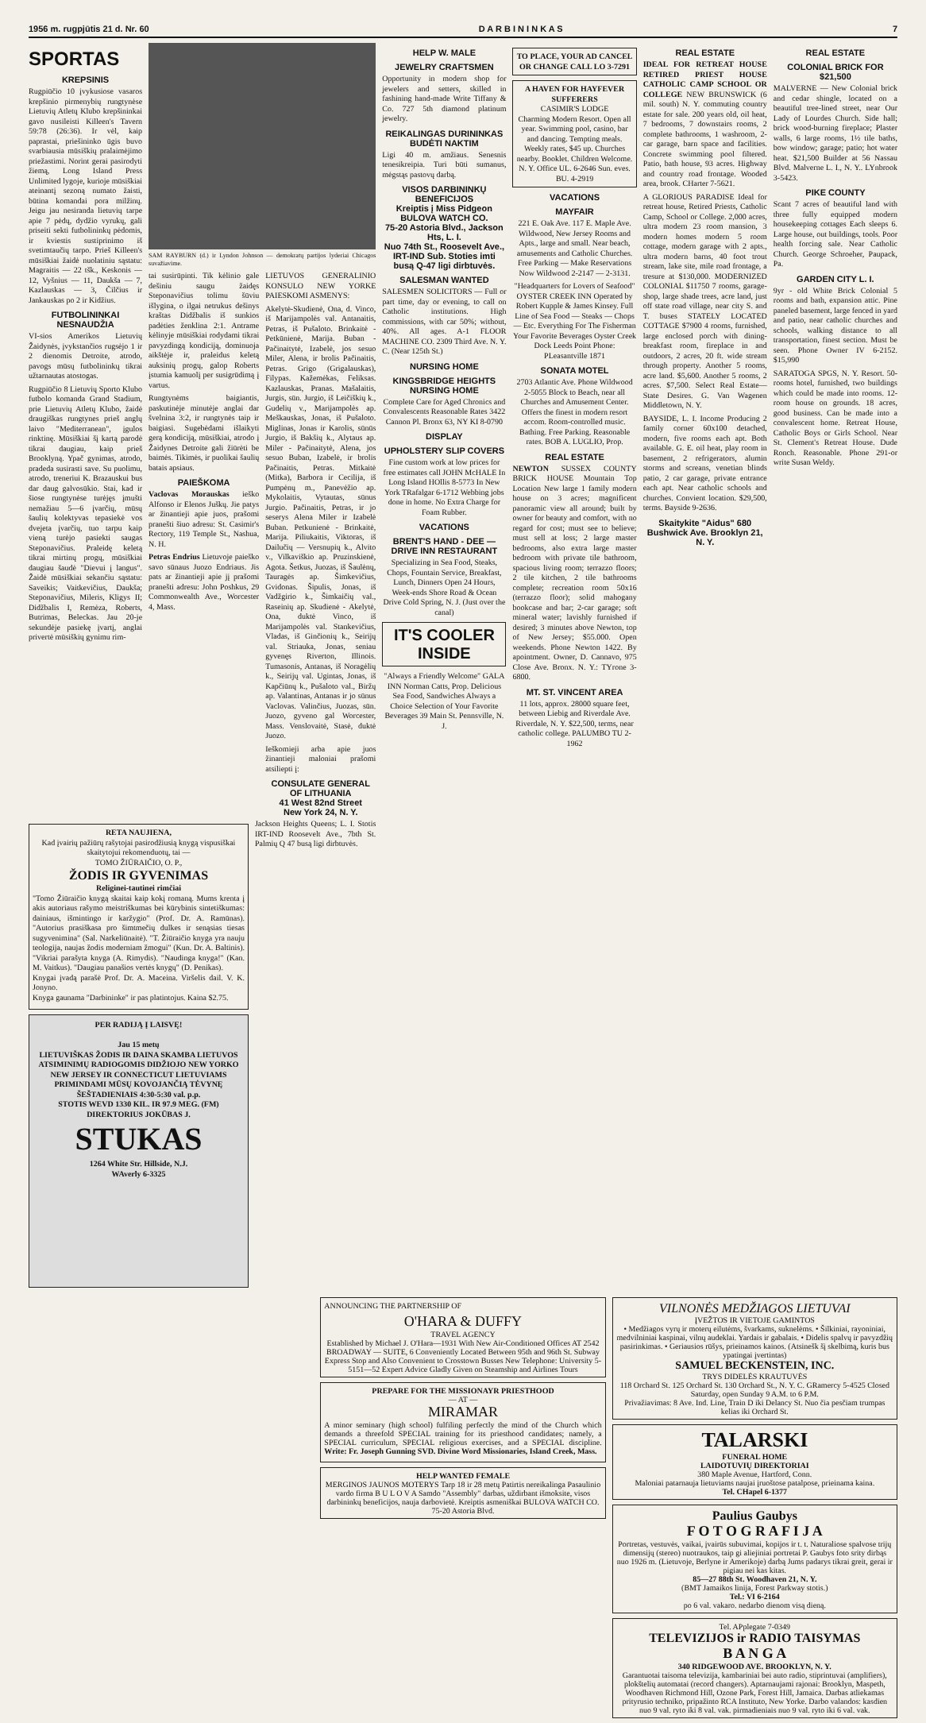1956 m. rugpjūtis 21 d. Nr. 60 D A R B I N I N K A S 7
SPORTAS
KREPSINIS
Rugpiūčio 10 įvykusiose vasaros krepšinio pirmenybių rungtynėse Lietuvių Atletų Klubo krepšininkai gavo nusileisti Killeen's Tavern 59:78 (26:36). Ir vėl, kaip paprastai, priešininko ūgis buvo svarbiausia mūsiškių pralaimėjimo priežastimi. Norint gerai pasirodyti žiemą, Long Island Press Unlimited lygoje, kurioje mūsiškiai ateinantį sezoną numato žaisti, būtina komandai pora milžinų. Jeigu jau nesiranda lietuvių tarpe apie 7 pėdų, dydžio vyrukų, gali priseiti sekti futbolininkų pėdomis, ir kviestis sustiprinimo iš svetimtaučių tarpo. Prieš Killeen's mūsiškiai žaidė nuolatiniu sąstatu: Magraitis — 22 tšk., Keskonis — 12, Vyšnius — 11, Daukša — 7, Kazlauskas — 3, Čilčius ir Jankauskas po 2 ir Kidžius.
FUTBOLININKAI NESNAUDŽIA
VI-sios Amerikos Lietuvių Žaidynės, įvykstančios rugsėjo 1 ir 2 dienomis Detroite, atrodo, pavogs mūsų futbolininkų tikrai užtarnautas atostogas.
Rugpiūčio 8 Lietuvių Sporto Klubo futbolo komanda Grand Stadium, prie Lietuvių Atletų Klubo, žaidė draugiškas rungtynes prieš anglų laivo "Mediterranean", įgulos rinktinę. Mūsiškiai šį kartą parodė tikrai daugiau, kaip prieš Brooklyną. Ypač gynimas, atrodo, pradeda susirasti save. Su puolimu, atrodo, treneriui K. Brazauskui bus dar daug galvosūkio. Stai, kad ir šiose rungtynėse turėjęs įmušti nemažiau 5—6 įvarčių, mūsų šaulių kolektyvas tepasiekė vos dvejeta įvarčių, tuo tarpu kaip vieną turėjo pasiekti saugas Steponavičius. Praleidę keletą tikrai mirtinų progų, mūsiškiai daugiau šaudė "Dievui į langus". Žaidė mūsiškiai sekančiu sąstatu: Saveikis; Vaitkevičius, Daukša; Steponavičius, Mileris, Kligys II; Didžbalis I, Remėza, Roberts, Butrimas, Beleckas. Jau 20-je sekundėje pasiekę įvartį, anglai privertė mūsiškių gynimu rim-
SAM RAYBURN (d.) ir Lyndon Johnson — demokratų partijos lyderiai Chicagos suvažiavime.
tai susirūpinti. Tik kėlinio gale dešiniu saugu žaidęs Steponavičius tolimu šūviu išlygina, o ilgai netrukus dešinys kraštas Didžbalis iš sunkios padėties ženklina 2:1. Antrame kėlinyje mūsiškiai rodydami tikrai pavyzdingą kondiciją, dominuoja aikštėje ir, praleidus keletą auksinių progų, galop Roberts įstumia kamuolį per susigrūdimą į vartus.
Rungtynėms baigiantis, paskutinėje minutėje anglai dar švelnina 3:2, ir rungtynės taip ir baigiasi. Sugebėdami išlaikyti gerą kondiciją, mūsiškiai, atrodo į Žaidynes Detroite gali žiūrėti be baimės. Tikimės, ir puolikai šaulių batais apsiaus.
PAIEŠKOMA
Vaclovas Morauskas ieško Alfonso ir Elenos Juškų. Jie patys ar žinantieji apie juos, prašomi pranešti šiuo adresu: St. Casimir's Rectory, 119 Temple St., Nashua, N. H.
Petras Endrius Lietuvoje paieško savo sūnaus Juozo Endriaus. Jis pats ar žinantieji apie jį prašomi pranešti adresu: John Poshkus, 29 Commonwealth Ave., Worcester 4, Mass.
LIETUVOS GENERALINIO KONSULO NEW YORKE PAIESKOMI ASMENYS:
Akelytė-Skudienė, Ona, d. Vinco, iš Marijampolės val. Antanaitis, Petras, iš Pušaloto. Brinkaitė - Petkūnienė, Marija. Buban - Pačinaitytė, Izabelė, jos sesuo Miler, Alena, ir brolis Pačinaitis, Petras. Grigo (Grigalauskas), Filypas. Kažemėkas, Feliksas. Kazlauskas, Pranas. Mašalaitis, Jurgis, sūn. Jurgio, iš Leičiškių k., Gudelių v., Marijampolės ap. Meškauskas, Jonas, iš Pušaloto. Miglinas, Jonas ir Karolis, sūnūs Jurgio, iš Bakšių k., Alytaus ap. Miler - Pačinaitytė, Alena, jos sesuo Buban, Izabelė, ir brolis Pačinaitis, Petras. Mitkaitė (Mitka), Barbora ir Cecilija, iš Pumpėnų m., Panevėžio ap. Mykolaitis, Vytautas, sūnus Jurgio. Pačinaitis, Petras, ir jo seserys Alena Miler ir Izabelė Buban. Petkunienė - Brinkaitė, Marija. Piliukaitis, Viktoras, iš Dailučių — Versnupių k., Alvito v., Vilkaviškio ap. Pruzinskienė, Agota. Šetkus, Juozas, iš Šaulėnų, Tauragės ap. Šimkevičius, Gvidonas. Šipulis, Jonas, iš Vadžgirio k., Šimkaičių val., Raseinių ap. Skudienė - Akelytė, Ona, duktė Vinco, iš Marijampolės val. Stankevičius, Vladas, iš Ginčionių k., Seirijų val. Striauka, Jonas, seniau gyvenęs Riverton, Illinois. Tumasonis, Antanas, iš Noragėlių k., Seirijų val. Ugintas, Jonas, iš Kapčiūnų k., Pušaloto val., Biržų ap. Valantinas, Antanas ir jo sūnus Vaclovas. Valinčius, Juozas, sūn. Juozo, gyveno gal Worcester, Mass. Venslovaitė, Stasė, duktė Juozo.
Ieškomieji arba apie juos žinantieji maloniai prašomi atsiliepti į:
CONSULATE GENERAL OF LITHUANIA
41 West 82nd Street
New York 24, N. Y.
RETA NAUJIENA,
Kad įvairių pažiūrų rašytojai pasirodžiusią knygą vispusiškai skaitytojui rekomenduotų, tai —
TOMO ŽIŪRAIČIO, O. P.,
ŽODIS IR GYVENIMAS
Religinei-tautinei rimčiai
"Tomo Žiūraičio knygą skaitai kaip kokį romaną. Mums krenta į akis autoriaus rašymo meistriškumas bei kūrybinis sintetiškumas: dainiaus, išmintingo ir karžygio" (Prof. Dr. A. Ramūnas). "Autorius prasiškasa pro šimtmečių dulkes ir senąsias tiesas sugyvenimina" (Sal. Narkeliūnaitė). "T. Žiūraičio knyga yra nauju teologija, naujas žodis moderniam žmogui" (Kun. Dr. A. Baltinis). "Vikriai parašyta knyga (A. Rimydis). "Naudinga knyga!" (Kan. M. Vaitkus). "Daugiau panašios vertės knygų" (D. Penikas).
Knygai įvadą parašė Prof. Dr. A. Maceina. Viršelis dail. V. K. Jonyno.
Knyga gaunama "Darbininke" ir pas platintojus. Kaina $2.75.
PER RADIJĄ Į LAISVĘ!
Jau 15 metų
LIETUVIŠKAS ŽODIS IR DAINA SKAMBA LIETUVOS ATSIMINIMŲ RADIOGOMIS DIDŽIOJO NEW YORKO NEW JERSEY IR CONNECTICUT LIETUVIAMS PRIMINDAMI MŪSŲ KOVOJANČIĄ TĖVYNĘ
ŠEŠTADIENIAIS 4:30-5:30 val. p.p.
STOTIS WEVD 1330 KIL. IR 97.9 MEG. (FM)
DIREKTORIUS JOKŪBAS J.
STUKAS
1264 White Str. Hillside, N.J.
WAverly 6-3325
Jackson Heights Queens; L. I. Stotis IRT-IND Roosevelt Ave., 7bth St. Palmių Q 47 busą ligi dirbtuvės.
HELP W. MALE
JEWELRY CRAFTSMEN
Opportunity in modern shop for jewelers and setters, skilled in fashining hand-made Write Tiffany & Co. 727 5th diamond platinum jewelry.
REIKALINGAS DURININKAS BUDĖTI NAKTIM
Ligi 40 m. amžiaus. Senesnis tenesikreipia. Turi būti sumanus, mėgstąs pastovų darbą.
VISOS DARBININKŲ BENEFICIJOS
Kreiptis į Miss Pidgeon
BULOVA WATCH CO.
75-20 Astoria Blvd., Jackson Hts, L. I.
Nuo 74th St., Roosevelt Ave., IRT-IND Sub. Stoties imti busą Q-47 ligi dirbtuvės.
SALESMAN WANTED
SALESMEN SOLICITORS — Full or part time, day or evening, to call on Catholic institutions. High commissions, with car 50%; without, 40%. All ages. A-1 FLOOR MACHINE CO. 2309 Third Ave. N. Y. C. (Near 125th St.)
NURSING HOME
KINGSBRIDGE HEIGHTS NURSING HOME
Complete Care for Aged Chronics and Convalescents Reasonable Rates 3422 Cannon Pl. Bronx 63, NY KI 8-0790
DISPLAY
UPHOLSTERY SLIP COVERS
Fine custom work at low prices for free estimates call JOHN McHALE In Long Island HOllis 8-5773 In New York TRafalgar 6-1712 Webbing jobs done in home. No Extra Charge for Foam Rubber.
VACATIONS
BRENT'S HAND - DEE — DRIVE INN RESTAURANT
Specializing in Sea Food, Steaks, Chops, Fountain Service, Breakfast, Lunch, Dinners Open 24 Hours, Week-ends Shore Road & Ocean Drive Cold Spring, N. J. (Just over the canal)
IT'S COOLER INSIDE
"Always a Friendly Welcome" GALA INN Norman Catts, Prop. Delicious Sea Food, Sandwiches Always a Choice Selection of Your Favorite Beverages 39 Main St. Pennsville, N. J.
TO PLACE, YOUR AD CANCEL OR CHANGE CALL LO 3-7291
A HAVEN FOR HAYFEVER SUFFERERS
CASIMIR'S LODGE
Charming Modern Resort. Open all year. Swimming pool, casino, bar and dancing. Tempting meals. Weekly rates, $45 up. Churches nearby. Booklet. Children Welcome. N. Y. Office UL. 6-2646 Sun. eves. BU. 4-2919
VACATIONS
MAYFAIR
221 E. Oak Ave. 117 E. Maple Ave. Wildwood, New Jersey Rooms and Apts., large and small. Near beach, amusements and Catholic Churches. Free Parking — Make Reservations Now Wildwood 2-2147 — 2-3131.
"Headquarters for Lovers of Seafood" OYSTER CREEK INN Operated by Robert Kupple & James Kinsey. Full Line of Sea Food — Steaks — Chops — Etc. Everything For The Fisherman Your Favorite Beverages Oyster Creek Dock Leeds Point Phone: PLeasantville 1871
SONATA MOTEL
2703 Atlantic Ave. Phone Wildwood 2-5055 Block to Beach, near all Churches and Amusement Center. Offers the finest in modern resort accom. Room-controlled music. Bathing. Free Parking. Reasonable rates. BOB A. LUGLIO, Prop.
REAL ESTATE
NEWTON SUSSEX COUNTY BRICK HOUSE Mountain Top Location New large 1 family modern house on 3 acres; magnificent panoramic view all around; built by owner for beauty and comfort, with no regard for cost; must see to believe; must sell at loss; 2 large master bedrooms, also extra large master bedroom with private tile bathroom, spacious living room; terrazzo floors; 2 tile kitchen, 2 tile bathrooms complete; recreation room 50x16 (terrazzo floor); solid mahogany bookcase and bar; 2-car garage; soft mineral water; lavishly furnished if desired; 3 minutes above Newton, top of New Jersey; $55.000. Open weekends. Phone Newton 1422. By apointment. Owner, D. Cannavo, 975 Close Ave. Bronx. N. Y.: TYrone 3-6800.
MT. ST. VINCENT AREA
11 lots, approx. 28000 square feet, between Liebig and Riverdale Ave. Riverdale, N. Y. $22,500, terms, near catholic college. PALUMBO TU 2-1962
REAL ESTATE
IDEAL FOR RETREAT HOUSE RETIRED PRIEST HOUSE CATHOLIC CAMP SCHOOL OR COLLEGE NEW BRUNSWICK (6 mil. south) N. Y. commuting country estate for sale. 200 years old, oil heat, 7 bedrooms, 7 downstairs rooms, 2 complete bathrooms, 1 washroom, 2-car garage, barn space and facilities. Concrete swimming pool filtered. Patio, bath house, 93 acres. Highway and country road frontage. Wooded area, brook. CHarter 7-5621.
A GLORIOUS PARADISE Ideal for retreat house, Retired Priests, Catholic Camp, School or College. 2,000 acres, ultra modern 23 room mansion, 3 modern homes modern 5 room cottage, modern garage with 2 apts., ultra modern barns, 40 foot trout stream, lake site, mile road frontage, a tresure at $130,000. MODERNIZED COLONIAL $11750 7 rooms, garage-shop, large shade trees, acre land, just off state road village, near city S. and T. buses STATELY LOCATED COTTAGE $7900 4 rooms, furnished, large enclosed porch with dining-breakfast room, fireplace in and outdoors, 2 acres, 20 ft. wide stream through property. Another 5 rooms, acre land. $5,600. Another 5 rooms, 2 acres. $7,500. Select Real Estate—State Desires. G. Van Wagenen Middletown, N. Y.
BAYSIDE, L. I. Income Producing 2 family corner 60x100 detached, modern, five rooms each apt. Both available. G. E. oil heat, play room in basement, 2 refrigerators, alumin storms and screans, venetian blinds patio, 2 car garage, private entrance each apt. Near catholic schools and churches. Convient location. $29,500, terms. Bayside 9-2636.
Skaitykite "Aidus" 680 Bushwick Ave. Brooklyn 21, N. Y.
REAL ESTATE
COLONIAL BRICK FOR $21,500
MALVERNE — New Colonial brick and cedar shingle, located on a beautiful tree-lined street, near Our Lady of Lourdes Church. Side hall; brick wood-burning fireplace; Plaster walls, 6 large rooms, 1½ tile baths, bow window; garage; patio; hot water heat. $21,500 Builder at 56 Nassau Blvd. Malverne L. I., N. Y.. LYnbrook 3-5423.
PIKE COUNTY
Scant 7 acres of beautiful land with three fully equipped modern housekeeping cottages Each sleeps 6. Large house, out buildings, tools. Poor health forcing sale. Near Catholic Church. George Schroeher, Paupack, Pa.
GARDEN CITY L. I.
9yr - old White Brick Colonial 5 rooms and bath, expansion attic. Pine paneled basement, large fenced in yard and patio, near catholic churches and schools, walking distance to all transportation, finest section. Must be seen. Phone Owner IV 6-2152. $15,990
SARATOGA SPGS, N. Y. Resort. 50-rooms hotel, furnished, two buildings which could be made into rooms. 12-room house on grounds. 18 acres, good business. Can be made into a convalescent home. Retreat House, Catholic Boys or Girls School. Near St. Clement's Retreat House. Dude Ronch. Reasonable. Phone 291-or write Susan Weldy.
ANNOUNCING THE PARTNERSHIP OF
O'HARA & DUFFY
TRAVEL AGENCY
Established by Michael J. O'Hara—1931 With New Air-Conditioned Offices AT 2542 BROADWAY — SUITE, 6 Conveniently Located Between 95th and 96th St. Subway Express Stop and Also Convenient to Crosstown Busses New Telephone: University 5-5151—52 Expert Advice Gladly Given on Steamship and Airlines Tours
PREPARE FOR THE MISSIONAYR PRIESTHOOD
— AT —
MIRAMAR
A minor seminary (high school) fulfiling perfectly the mind of the Church which demands a threefold SPECIAL training for its priesthood candidates; namely, a SPECIAL curriculum, SPECIAL religious exercises, and a SPECIAL discipline. Write: Fr. Joseph Gunning SVD. Divine Word Missionaries, Island Creek, Mass.
HELP WANTED FEMALE
MERGINOS JAUNOS MOTERYS Tarp 18 ir 28 metų Patirtis nereikalinga Pasaulinio vardo firma B U L O V A Samdo "Assembly" darbas, uždirbant išmoksite, visos darbininkų beneficijos, nauja darbovietė. Kreiptis asmeniškai BULOVA WATCH CO. 75-20 Astoria Blvd.
VILNONĖS MEDŽIAGOS LIETUVAI
ĮVEŽTOS IR VIETOJE GAMINTOS
• Medžiagos vyrų ir moterų eilutėms, švarkams, suknelėms. • Šilkiniai, rayoniniai, medvilniniai kaspinai, vilnų audeklai. Yardais ir gabalais. • Didelis spalvų ir pavyzdžių pasirinkimas. • Geriausios rūšys, prieinamos kainos. (Atsinešk šį skelbimą, kuris bus ypatingai įvertintas)
SAMUEL BECKENSTEIN, INC.
TRYS DIDELĖS KRAUTUVĖS
118 Orchard St. 125 Orchard St. 130 Orchard St., N. Y. C. GRamercy 5-4525 Closed Saturday, open Sunday 9 A.M. to 6 P.M.
Privažiavimas: 8 Ave. Ind. Line, Train D iki Delancy St. Nuo čia pesčiam trumpas kelias iki Orchard St.
TALARSKI
FUNERAL HOME
LAIDOTUVIŲ DIREKTORIAI
380 Maple Avenue, Hartford, Conn.
Maloniai patarnauja lietuviams naujai įruoštose patalpose, prieinama kaina.
Tel. CHapel 6-1377
Paulius Gaubys
F O T O G R A F I J A
Portretas, vestuvės, vaikai, įvairūs subuvimai, kopijos ir t. t. Naturaliose spalvose trijų dimensijų (stereo) nuotraukos, taip gi aliejiniai portretai P. Gaubys foto srity dirbąs nuo 1926 m. (Lietuvoje, Berlyne ir Amerikoje) darbą Jums padarys tikrai greit, gerai ir pigiau nei kas kitas.
85—27 88th St. Woodhaven 21, N. Y.
(BMT Jamaikos linija, Forest Parkway stotis.)
Tel.: VI 6-2164
po 6 val. vakaro. nedarbo dienom visą dieną.
Tel. APplegate 7-0349
TELEVIZIJOS ir RADIO TAISYMAS
B A N G A
340 RIDGEWOOD AVE. BROOKLYN, N. Y.
Garantuotai taisoma televizija, kambariniai bei auto radio, stiprintuvai (amplifiers), plokštelių automatai (record changers). Aptarnaujami rajonai: Brooklyn, Maspeth, Woodhaven Richmond Hill, Ozone Park, Forest Hill, Jamaica. Darbas atliekamas prityrusio techniko, pripažinto RCA Instituto, New Yorke. Darbo valandos: kasdien nuo 9 val. ryto iki 8 val. vak. pirmadieniais nuo 9 val. ryto iki 6 val. vak.